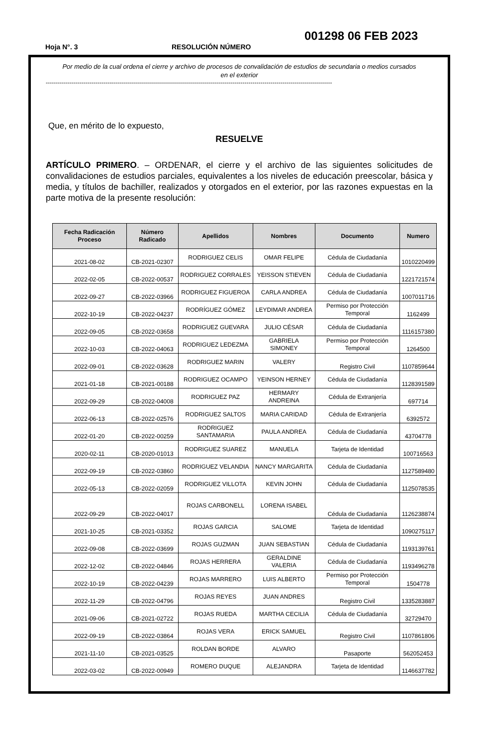001298 06 FEB 2023
Hoja N°. 3 RESOLUCIÓN NÚMERO
Por medio de la cual ordena el cierre y archivo de procesos de convalidación de estudios de secundaria o medios cursados en el exterior
------------------------------------------------------------------------------------------------------------------------------------------------
Que, en mérito de lo expuesto,
RESUELVE
ARTÍCULO PRIMERO. – ORDENAR, el cierre y el archivo de las siguientes solicitudes de convalidaciones de estudios parciales, equivalentes a los niveles de educación preescolar, básica y media, y títulos de bachiller, realizados y otorgados en el exterior, por las razones expuestas en la parte motiva de la presente resolución:
| Fecha Radicación Proceso | Número Radicado | Apellidos | Nombres | Documento | Numero |
| --- | --- | --- | --- | --- | --- |
| 2021-08-02 | CB-2021-02307 | RODRIGUEZ CELIS | OMAR FELIPE | Cédula de Ciudadanía | 1010220499 |
| 2022-02-05 | CB-2022-00537 | RODRIGUEZ CORRALES | YEISSON STIEVEN | Cédula de Ciudadanía | 1221721574 |
| 2022-09-27 | CB-2022-03966 | RODRIGUEZ FIGUEROA | CARLA ANDREA | Cédula de Ciudadanía | 1007011716 |
| 2022-10-19 | CB-2022-04237 | RODRÍGUEZ GÓMEZ | LEYDIMAR ANDREA | Permiso por Protección Temporal | 1162499 |
| 2022-09-05 | CB-2022-03658 | RODRIGUEZ GUEVARA | JULIO CÉSAR | Cédula de Ciudadanía | 1116157380 |
| 2022-10-03 | CB-2022-04063 | RODRIGUEZ LEDEZMA | GABRIELA SIMONEY | Permiso por Protección Temporal | 1264500 |
| 2022-09-01 | CB-2022-03628 | RODRIGUEZ MARIN | VALERY | Registro Civil | 1107859644 |
| 2021-01-18 | CB-2021-00188 | RODRIGUEZ OCAMPO | YEINSON HERNEY | Cédula de Ciudadanía | 1128391589 |
| 2022-09-29 | CB-2022-04008 | RODRIGUEZ PAZ | HERMARY ANDREINA | Cédula de Extranjería | 697714 |
| 2022-06-13 | CB-2022-02576 | RODRIGUEZ SALTOS | MARIA CARIDAD | Cédula de Extranjería | 6392572 |
| 2022-01-20 | CB-2022-00259 | RODRIGUEZ SANTAMARIA | PAULA ANDREA | Cédula de Ciudadanía | 43704778 |
| 2020-02-11 | CB-2020-01013 | RODRIGUEZ SUAREZ | MANUELA | Tarjeta de Identidad | 100716563 |
| 2022-09-19 | CB-2022-03860 | RODRIGUEZ VELANDIA | NANCY MARGARITA | Cédula de Ciudadanía | 1127589480 |
| 2022-05-13 | CB-2022-02059 | RODRIGUEZ VILLOTA | KEVIN JOHN | Cédula de Ciudadanía | 1125078535 |
| 2022-09-29 | CB-2022-04017 | ROJAS CARBONELL | LORENA ISABEL | Cédula de Ciudadanía | 1126238874 |
| 2021-10-25 | CB-2021-03352 | ROJAS GARCIA | SALOME | Tarjeta de Identidad | 1090275117 |
| 2022-09-08 | CB-2022-03699 | ROJAS GUZMAN | JUAN SEBASTIAN | Cédula de Ciudadanía | 1193139761 |
| 2022-12-02 | CB-2022-04846 | ROJAS HERRERA | GERALDINE VALERIA | Cédula de Ciudadanía | 1193496278 |
| 2022-10-19 | CB-2022-04239 | ROJAS MARRERO | LUIS ALBERTO | Permiso por Protección Temporal | 1504778 |
| 2022-11-29 | CB-2022-04796 | ROJAS REYES | JUAN ANDRES | Registro Civil | 1335283887 |
| 2021-09-06 | CB-2021-02722 | ROJAS RUEDA | MARTHA CECILIA | Cédula de Ciudadanía | 32729470 |
| 2022-09-19 | CB-2022-03864 | ROJAS VERA | ERICK SAMUEL | Registro Civil | 1107861806 |
| 2021-11-10 | CB-2021-03525 | ROLDAN BORDE | ALVARO | Pasaporte | 562052453 |
| 2022-03-02 | CB-2022-00949 | ROMERO DUQUE | ALEJANDRA | Tarjeta de Identidad | 1146637782 |